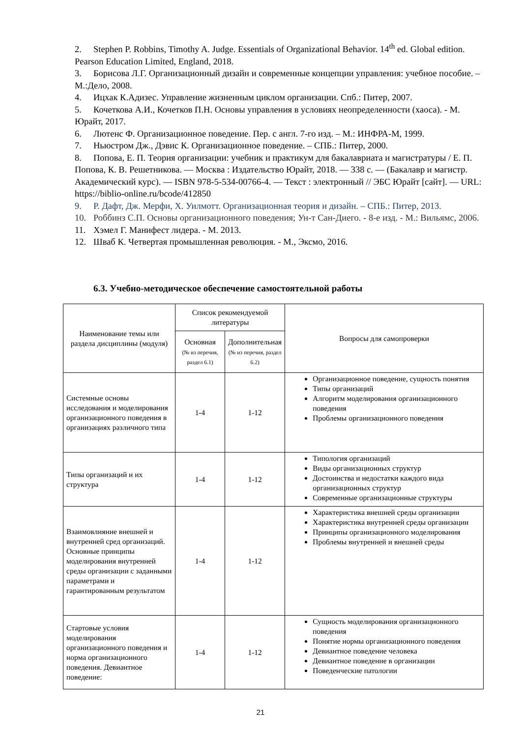2. Stephen P. Robbins, Timothy A. Judge. Essentials of Organizational Behavior. 14<sup>th</sup> ed. Global edition. Pearson Education Limited, England, 2018.
3. Борисова Л.Г. Организационный дизайн и современные концепции управления: учебное пособие. – М.:Дело, 2008.
4. Ицхак К.Адизес. Управление жизненным циклом организации. Спб.: Питер, 2007.
5. Кочеткова А.И., Кочетков П.Н. Основы управления в условиях неопределенности (хаоса). - М. Юрайт, 2017.
6. Лютенс Ф. Организационное поведение. Пер. с англ. 7-го изд. – М.: ИНФРА-М, 1999.
7. Ньюстром Дж., Дэвис К. Организационное поведение. – СПБ.: Питер, 2000.
8. Попова, Е. П. Теория организации: учебник и практикум для бакалавриата и магистратуры / Е. П. Попова, К. В. Решетникова. — Москва : Издательство Юрайт, 2018. — 338 с. — (Бакалавр и магистр. Академический курс). — ISBN 978-5-534-00766-4. — Текст : электронный // ЭБС Юрайт [сайт]. — URL: https://biblio-online.ru/bcode/412850
9. Р. Дафт, Дж. Мерфи, Х. Уилмотт. Организационная теория и дизайн. – СПБ.: Питер, 2013.
10. Роббинз С.П. Основы организационного поведения; Ун-т Сан-Диего. - 8-е изд. - М.: Вильямс, 2006.
11. Хэмел Г. Манифест лидера. - М. 2013.
12. Шваб К. Четвертая промышленная революция. - М., Эксмо, 2016.
6.3. Учебно-методическое обеспечение самостоятельной работы
| Наименование темы или раздела дисциплины (модуля) | Список рекомендуемой литературы | | Вопросы для самопроверки |
| --- | --- | --- | --- |
| | Основная (№ из перечня, раздел 6.1) | Дополнительная (№ из перечня, раздел 6.2) | |
| Системные основы исследования и моделирования организационного поведения в организациях различного типа | 1-4 | 1-12 | Организационное поведение, сущность понятия Типы организаций Алгоритм моделирования организационного поведения Проблемы организационного поведения |
| Типы организаций и их структура | 1-4 | 1-12 | Типология организаций Виды организационных структур Достоинства и недостатки каждого вида организационных структур Современные организационные структуры |
| Взаимовлияние внешней и внутренней сред организаций. Основные принципы моделирования внутренней среды организации с заданными параметрами и гарантированным результатом | 1-4 | 1-12 | Характеристика внешней среды организации Характеристика внутренней среды организации Принципы организационного моделирования Проблемы внутренней и внешней среды |
| Стартовые условия моделирования организационного поведения и норма организационного поведения. Девиантное поведение: | 1-4 | 1-12 | Сущность моделирования организационного поведения Понятие нормы организационного поведения Девиантное поведение человека Девиантное поведение в организации Поведенческие патологии |
21